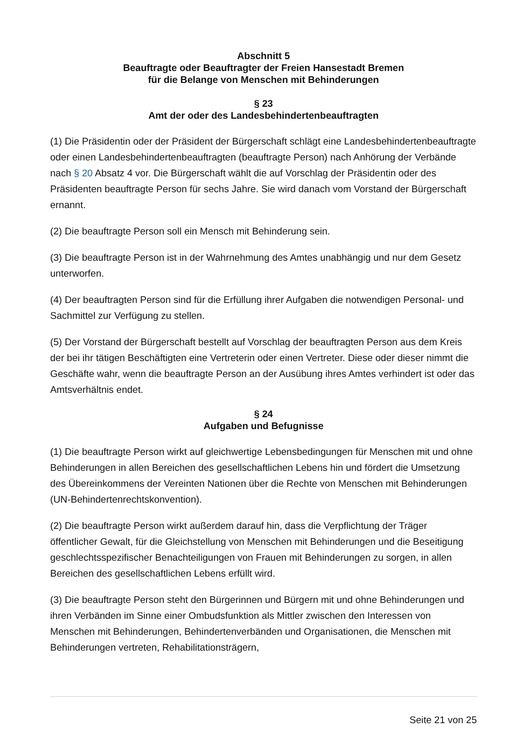Abschnitt 5
Beauftragte oder Beauftragter der Freien Hansestadt Bremen
für die Belange von Menschen mit Behinderungen
§ 23
Amt der oder des Landesbehindertenbeauftragten
(1) Die Präsidentin oder der Präsident der Bürgerschaft schlägt eine Landesbehindertenbeauftragte oder einen Landesbehindertenbeauftragten (beauftragte Person) nach Anhörung der Verbände nach § 20 Absatz 4 vor. Die Bürgerschaft wählt die auf Vorschlag der Präsidentin oder des Präsidenten beauftragte Person für sechs Jahre. Sie wird danach vom Vorstand der Bürgerschaft ernannt.
(2) Die beauftragte Person soll ein Mensch mit Behinderung sein.
(3) Die beauftragte Person ist in der Wahrnehmung des Amtes unabhängig und nur dem Gesetz unterworfen.
(4) Der beauftragten Person sind für die Erfüllung ihrer Aufgaben die notwendigen Personal- und Sachmittel zur Verfügung zu stellen.
(5) Der Vorstand der Bürgerschaft bestellt auf Vorschlag der beauftragten Person aus dem Kreis der bei ihr tätigen Beschäftigten eine Vertreterin oder einen Vertreter. Diese oder dieser nimmt die Geschäfte wahr, wenn die beauftragte Person an der Ausübung ihres Amtes verhindert ist oder das Amtsverhältnis endet.
§ 24
Aufgaben und Befugnisse
(1) Die beauftragte Person wirkt auf gleichwertige Lebensbedingungen für Menschen mit und ohne Behinderungen in allen Bereichen des gesellschaftlichen Lebens hin und fördert die Umsetzung des Übereinkommens der Vereinten Nationen über die Rechte von Menschen mit Behinderungen (UN-Behindertenrechtskonvention).
(2) Die beauftragte Person wirkt außerdem darauf hin, dass die Verpflichtung der Träger öffentlicher Gewalt, für die Gleichstellung von Menschen mit Behinderungen und die Beseitigung geschlechtsspezifischer Benachteiligungen von Frauen mit Behinderungen zu sorgen, in allen Bereichen des gesellschaftlichen Lebens erfüllt wird.
(3) Die beauftragte Person steht den Bürgerinnen und Bürgern mit und ohne Behinderungen und ihren Verbänden im Sinne einer Ombudsfunktion als Mittler zwischen den Interessen von Menschen mit Behinderungen, Behindertenverbänden und Organisationen, die Menschen mit Behinderungen vertreten, Rehabilitationsträgern,
Seite 21 von 25